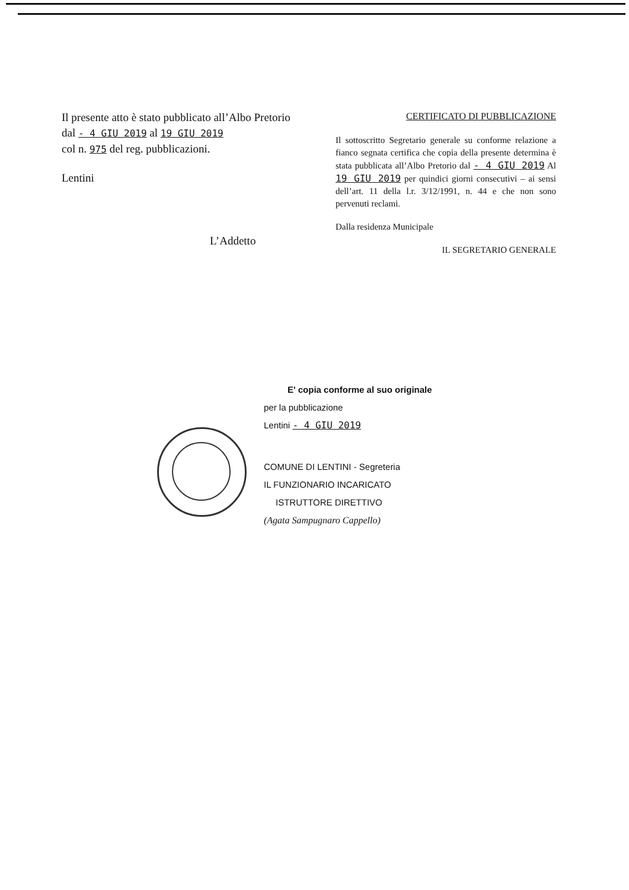Il presente atto è stato pubblicato all’Albo Pretorio
dal - 4 GIU 2019 al 19 GIU 2019
col n. 975 del reg. pubblicazioni.
Lentini
L’Addetto
CERTIFICATO DI PUBBLICAZIONE
Il sottoscritto Segretario generale su conforme relazione a fianco segnata certifica che copia della presente determina è stata pubblicata all’Albo Pretorio dal - 4 GIU 2019 Al 19 GIU 2019 per quindici giorni consecutivi – ai sensi dell’art. 11 della l.r. 3/12/1991, n. 44 e che non sono pervenuti reclami.
Dalla residenza Municipale
IL SEGRETARIO GENERALE
E' copia conforme al suo originale
per la pubblicazione
Lentini - 4 GIU 2019
COMUNE DI LENTINI - Segreteria
IL FUNZIONARIO INCARICATO
ISTRUTTORE DIRETTIVO
(Agata Sampugnaro Cappello)